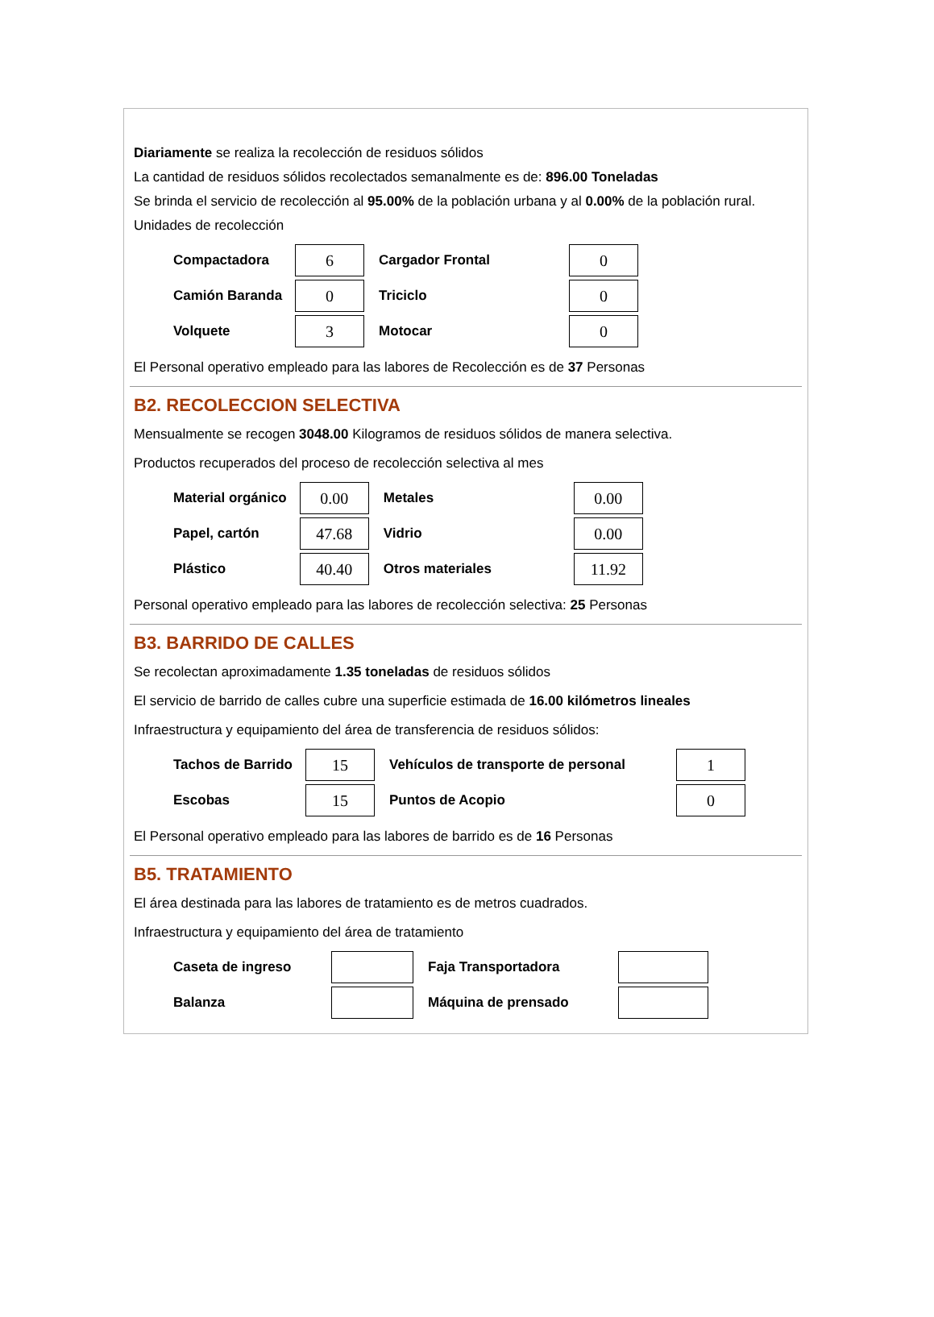Diariamente se realiza la recolección de residuos sólidos
La cantidad de residuos sólidos recolectados semanalmente es de: 896.00 Toneladas
Se brinda el servicio de recolección al 95.00% de la población urbana y al 0.00% de la población rural.
Unidades de recolección
| Compactadora | 6 | Cargador Frontal | 0 |
| Camión Baranda | 0 | Triciclo | 0 |
| Volquete | 3 | Motocar | 0 |
El Personal operativo empleado para las labores de Recolección es de 37 Personas
B2. RECOLECCION SELECTIVA
Mensualmente se recogen 3048.00 Kilogramos de residuos sólidos de manera selectiva.
Productos recuperados del proceso de recolección selectiva al mes
| Material orgánico | 0.00 | Metales | 0.00 |
| Papel, cartón | 47.68 | Vidrio | 0.00 |
| Plástico | 40.40 | Otros materiales | 11.92 |
Personal operativo empleado para las labores de recolección selectiva: 25 Personas
B3. BARRIDO DE CALLES
Se recolectan aproximadamente 1.35 toneladas de residuos sólidos
El servicio de barrido de calles cubre una superficie estimada de 16.00 kilómetros lineales
Infraestructura y equipamiento del área de transferencia de residuos sólidos:
| Tachos de Barrido | 15 | Vehículos de transporte de personal | 1 |
| Escobas | 15 | Puntos de Acopio | 0 |
El Personal operativo empleado para las labores de barrido es de 16 Personas
B5. TRATAMIENTO
El área destinada para las labores de tratamiento es de metros cuadrados.
Infraestructura y equipamiento del área de tratamiento
| Caseta de ingreso | | Faja Transportadora | |
| Balanza | | Máquina de prensado | |